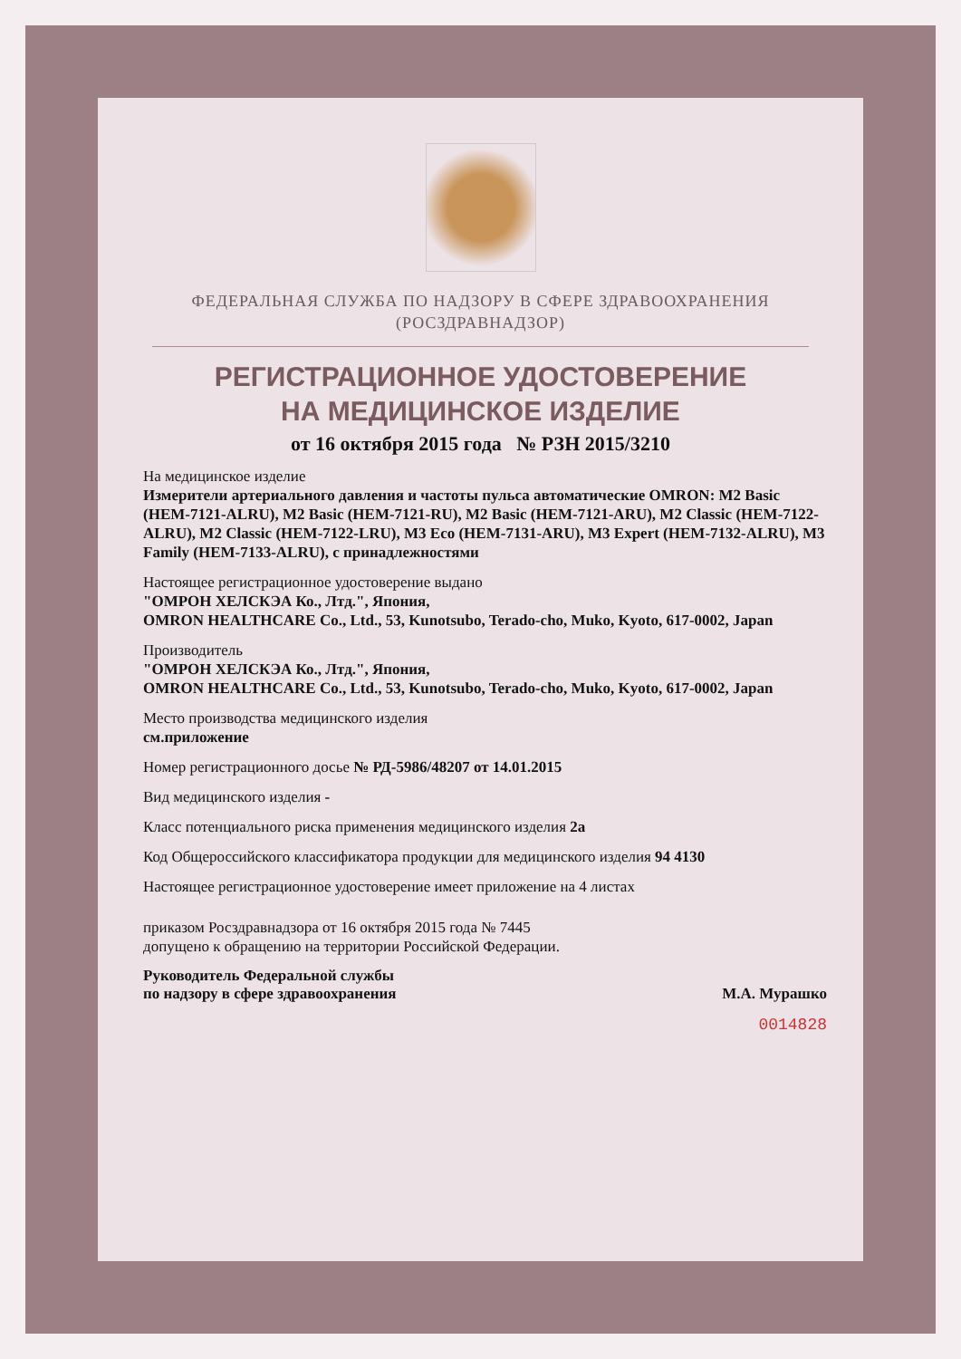ФЕДЕРАЛЬНАЯ СЛУЖБА ПО НАДЗОРУ В СФЕРЕ ЗДРАВООХРАНЕНИЯ
(РОСЗДРАВНАДЗОР)
РЕГИСТРАЦИОННОЕ УДОСТОВЕРЕНИЕ
НА МЕДИЦИНСКОЕ ИЗДЕЛИЕ
от 16 октября 2015 года № РЗН 2015/3210
На медицинское изделие
Измерители артериального давления и частоты пульса автоматические OMRON: M2 Basic (HEM-7121-ALRU), M2 Basic (HEM-7121-RU), M2 Basic (HEM-7121-ARU), M2 Classic (HEM-7122-ALRU), M2 Classic (HEM-7122-LRU), M3 Eco (HEM-7131-ARU), M3 Expert (HEM-7132-ALRU), M3 Family (HEM-7133-ALRU), с принадлежностями
Настоящее регистрационное удостоверение выдано
"ОМРОН ХЕЛСКЭА Ко., Лтд.", Япония,
OMRON HEALTHCARE Co., Ltd., 53, Kunotsubo, Terado-cho, Muko, Kyoto, 617-0002, Japan
Производитель
"ОМРОН ХЕЛСКЭА Ко., Лтд.", Япония,
OMRON HEALTHCARE Co., Ltd., 53, Kunotsubo, Terado-cho, Muko, Kyoto, 617-0002, Japan
Место производства медицинского изделия
см.приложение
Номер регистрационного досье № РД-5986/48207 от 14.01.2015
Вид медицинского изделия -
Класс потенциального риска применения медицинского изделия 2а
Код Общероссийского классификатора продукции для медицинского изделия 94 4130
Настоящее регистрационное удостоверение имеет приложение на 4 листах
приказом Росздравнадзора от 16 октября 2015 года № 7445
допущено к обращению на территории Российской Федерации.
Руководитель Федеральной службы
по надзору в сфере здравоохранения М.А. Мурашко
0014828